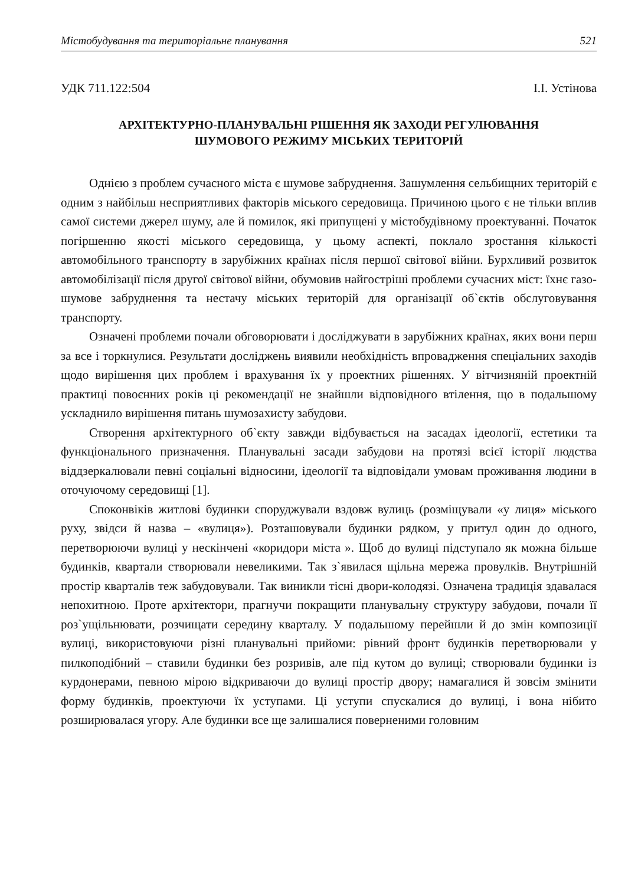Містобудування та територіальне планування 521
УДК 711.122:504 І.І. Устінова
АРХІТЕКТУРНО-ПЛАНУВАЛЬНІ РІШЕННЯ ЯК ЗАХОДИ РЕГУЛЮВАННЯ
ШУМОВОГО РЕЖИМУ МІСЬКИХ ТЕРИТОРІЙ
Однією з проблем сучасного міста є шумове забруднення. Зашумлення сельбищних територій є одним з найбільш несприятливих факторів міського середовища. Причиною цього є не тільки вплив самої системи джерел шуму, але й помилок, які припущені у містобудівному проектуванні. Початок погіршенню якості міського середовища, у цьому аспекті, поклало зростання кількості автомобільного транспорту в зарубіжних країнах після першої світової війни. Бурхливий розвиток автомобілізації після другої світової війни, обумовив найгостріші проблеми сучасних міст: їхнє газо-шумове забруднення та нестачу міських територій для організації об`єктів обслуговування транспорту.
Означені проблеми почали обговорювати і досліджувати в зарубіжних країнах, яких вони перш за все і торкнулися. Результати досліджень виявили необхідність впровадження спеціальних заходів щодо вирішення цих проблем і врахування їх у проектних рішеннях. У вітчизняній проектній практиці повоєнних років ці рекомендації не знайшли відповідного втілення, що в подальшому ускладнило вирішення питань шумозахисту забудови.
Створення архітектурного об`єкту завжди відбувається на засадах ідеології, естетики та функціонального призначення. Планувальні засади забудови на протязі всієї історії людства віддзеркалювали певні соціальні відносини, ідеології та відповідали умовам проживання людини в оточуючому середовищі [1].
Споконвіків житлові будинки споруджували вздовж вулиць (розміщували «у лиця» міського руху, звідси й назва – «вулиця»). Розташовували будинки рядком, у притул один до одного, перетворюючи вулиці у нескінчені «коридори міста ». Щоб до вулиці підступало як можна більше будинків, квартали створювали невеликими. Так з`явилася щільна мережа провулків. Внутрішній простір кварталів теж забудовували. Так виникли тісні двори-колодязі. Означена традиція здавалася непохитною. Проте архітектори, прагнучи покращити планувальну структуру забудови, почали її роз`ущільнювати, розчищати середину кварталу. У подальшому перейшли й до змін композиції вулиці, використовуючи різні планувальні прийоми: рівний фронт будинків перетворювали у пилкоподібний – ставили будинки без розривів, але під кутом до вулиці; створювали будинки із курдонерами, певною мірою відкриваючи до вулиці простір двору; намагалися й зовсім змінити форму будинків, проектуючи їх уступами. Ці уступи спускалися до вулиці, і вона нібито розширювалася угору. Але будинки все ще залишалися поверненими головним